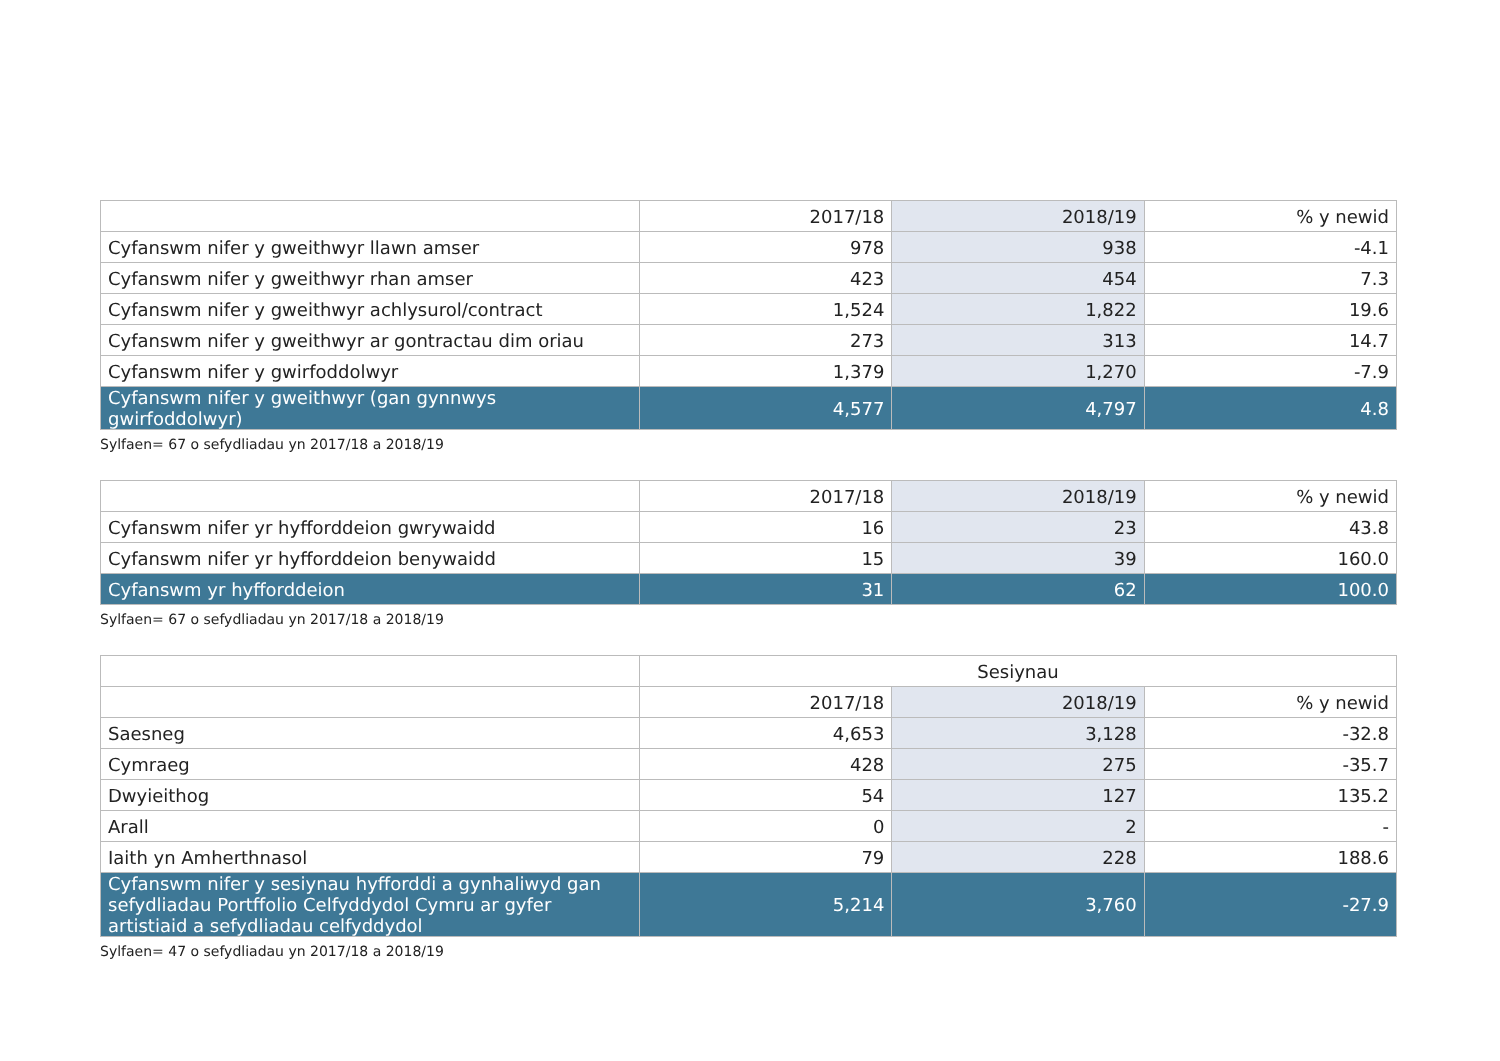| | 2017/18 | 2018/19 | % y newid |
| --- | --- | --- | --- |
| Cyfanswm nifer y gweithwyr llawn amser | 978 | 938 | -4.1 |
| Cyfanswm nifer y gweithwyr rhan amser | 423 | 454 | 7.3 |
| Cyfanswm nifer y gweithwyr achlysurol/contract | 1,524 | 1,822 | 19.6 |
| Cyfanswm nifer y gweithwyr ar gontractau dim oriau | 273 | 313 | 14.7 |
| Cyfanswm nifer y gwirfoddolwyr | 1,379 | 1,270 | -7.9 |
| Cyfanswm nifer y gweithwyr (gan gynnwys gwirfoddolwyr) | 4,577 | 4,797 | 4.8 |
Sylfaen= 67 o sefydliadau yn 2017/18 a 2018/19
| | 2017/18 | 2018/19 | % y newid |
| --- | --- | --- | --- |
| Cyfanswm nifer yr hyfforddeion gwrywaidd | 16 | 23 | 43.8 |
| Cyfanswm nifer yr hyfforddeion benywaidd | 15 | 39 | 160.0 |
| Cyfanswm yr hyfforddeion | 31 | 62 | 100.0 |
Sylfaen= 67 o sefydliadau yn 2017/18 a 2018/19
| | Sesiynau | | |
| --- | --- | --- | --- |
| | 2017/18 | 2018/19 | % y newid |
| Saesneg | 4,653 | 3,128 | -32.8 |
| Cymraeg | 428 | 275 | -35.7 |
| Dwyieithog | 54 | 127 | 135.2 |
| Arall | 0 | 2 | - |
| Iaith yn Amherthnasol | 79 | 228 | 188.6 |
| Cyfanswm nifer y sesiynau hyfforddi a gynhaliwyd gan sefydliadau Portffolio Celfyddydol Cymru ar gyfer artistiaid a sefydliadau celfyddydol | 5,214 | 3,760 | -27.9 |
Sylfaen= 47 o sefydliadau yn 2017/18 a 2018/19